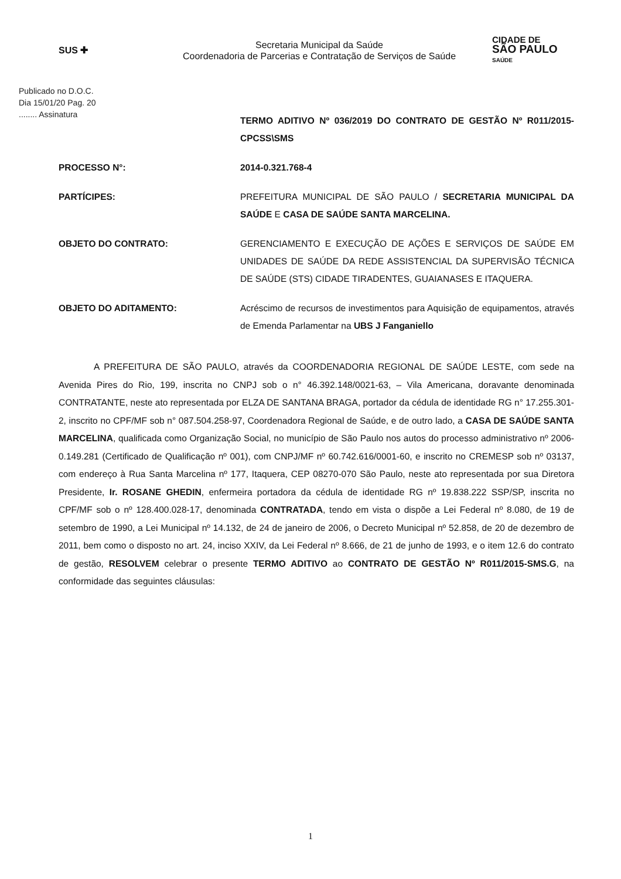SUS ✚
Secretaria Municipal da Saúde
Coordenadoria de Parcerias e Contratação de Serviços de Saúde
CIDADE DE
SÃO PAULO
SAÚDE
Publicado no D.O.C.
Dia 15/01/20 Pag. 20
........ Assinatura
TERMO ADITIVO Nº 036/2019 DO CONTRATO DE GESTÃO Nº R011/2015-CPCSS\SMS
PROCESSO N°:
2014-0.321.768-4
PARTÍCIPES:
PREFEITURA MUNICIPAL DE SÃO PAULO / SECRETARIA MUNICIPAL DA SAÚDE E CASA DE SAÚDE SANTA MARCELINA.
OBJETO DO CONTRATO:
GERENCIAMENTO E EXECUÇÃO DE AÇÕES E SERVIÇOS DE SAÚDE EM UNIDADES DE SAÚDE DA REDE ASSISTENCIAL DA SUPERVISÃO TÉCNICA DE SAÚDE (STS) CIDADE TIRADENTES, GUAIANASES E ITAQUERA.
OBJETO DO ADITAMENTO:
Acréscimo de recursos de investimentos para Aquisição de equipamentos, através de Emenda Parlamentar na UBS J Fanganiello
A PREFEITURA DE SÃO PAULO, através da COORDENADORIA REGIONAL DE SAÚDE LESTE, com sede na Avenida Pires do Rio, 199, inscrita no CNPJ sob o n° 46.392.148/0021-63, – Vila Americana, doravante denominada CONTRATANTE, neste ato representada por ELZA DE SANTANA BRAGA, portador da cédula de identidade RG n° 17.255.301-2, inscrito no CPF/MF sob n° 087.504.258-97, Coordenadora Regional de Saúde, e de outro lado, a CASA DE SAÚDE SANTA MARCELINA, qualificada como Organização Social, no município de São Paulo nos autos do processo administrativo nº 2006-0.149.281 (Certificado de Qualificação nº 001), com CNPJ/MF nº 60.742.616/0001-60, e inscrito no CREMESP sob nº 03137, com endereço à Rua Santa Marcelina nº 177, Itaquera, CEP 08270-070 São Paulo, neste ato representada por sua Diretora Presidente, Ir. ROSANE GHEDIN, enfermeira portadora da cédula de identidade RG nº 19.838.222 SSP/SP, inscrita no CPF/MF sob o nº 128.400.028-17, denominada CONTRATADA, tendo em vista o dispõe a Lei Federal nº 8.080, de 19 de setembro de 1990, a Lei Municipal nº 14.132, de 24 de janeiro de 2006, o Decreto Municipal nº 52.858, de 20 de dezembro de 2011, bem como o disposto no art. 24, inciso XXIV, da Lei Federal nº 8.666, de 21 de junho de 1993, e o item 12.6 do contrato de gestão, RESOLVEM celebrar o presente TERMO ADITIVO ao CONTRATO DE GESTÃO Nº R011/2015-SMS.G, na conformidade das seguintes cláusulas:
1